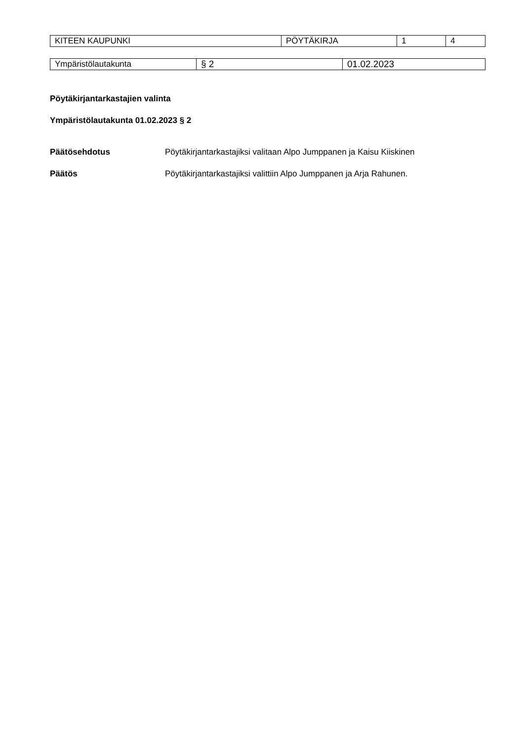| KITEEN KAUPUNKI | PÖYTÄKIRJA | 1 | 4 |
| Ympäristölautakunta | § 2 | 01.02.2023 |
Pöytäkirjantarkastajien valinta
Ympäristölautakunta 01.02.2023 § 2
Päätösehdotus Pöytäkirjantarkastajiksi valitaan Alpo Jumppanen ja Kaisu Kiiskinen
Päätös Pöytäkirjantarkastajiksi valittiin Alpo Jumppanen ja Arja Rahunen.